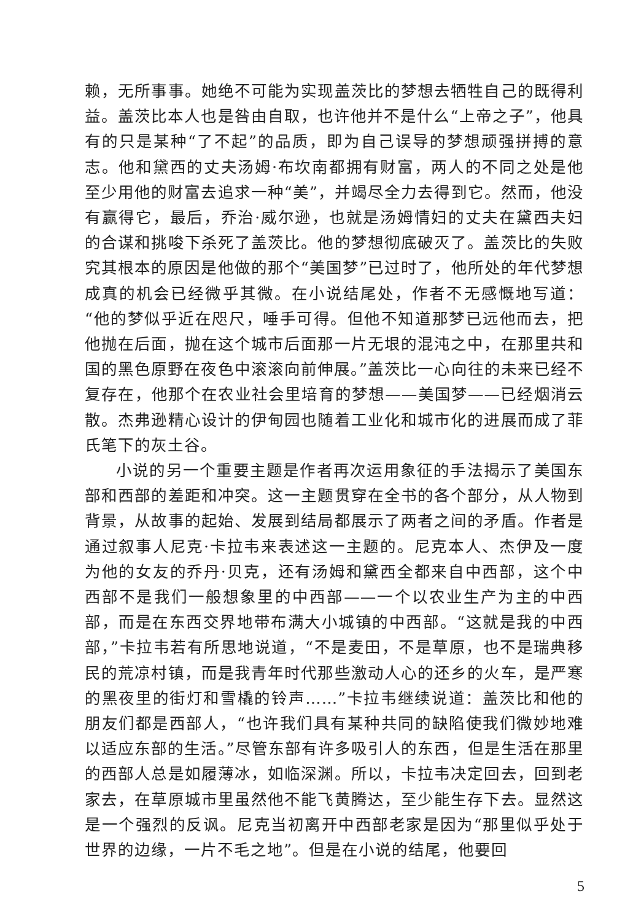赖，无所事事。她绝不可能为实现盖茨比的梦想去牺牲自己的既得利益。盖茨比本人也是咎由自取，也许他并不是什么“上帝之子”，他具有的只是某种“了不起”的品质，即为自己误导的梦想顽强拼搏的意志。他和黛西的丈夫汤姆·布坎南都拥有财富，两人的不同之处是他至少用他的财富去追求一种“美”，并竭尽全力去得到它。然而，他没有赢得它，最后，乔治·威尔逊，也就是汤姆情妇的丈夫在黛西夫妇的合谋和挑唆下杀死了盖茨比。他的梦想彻底破灭了。盖茨比的失败究其根本的原因是他做的那个“美国梦”已过时了，他所处的年代梦想成真的机会已经微乎其微。在小说结尾处，作者不无感慨地写道：“他的梦似乎近在咫尺，唾手可得。但他不知道那梦已远他而去，把他抛在后面，抛在这个城市后面那一片无垠的混沌之中，在那里共和国的黑色原野在夜色中滚滚向前伸展。”盖茨比一心向往的未来已经不复存在，他那个在农业社会里培育的梦想——美国梦——已经烟消云散。杰弗逊精心设计的伊甸园也随着工业化和城市化的进展而成了菲氏笔下的灰土谷。
小说的另一个重要主题是作者再次运用象征的手法揭示了美国东部和西部的差距和冲突。这一主题贯穿在全书的各个部分，从人物到背景，从故事的起始、发展到结局都展示了两者之间的矛盾。作者是通过叙事人尼克·卡拉韦来表述这一主题的。尼克本人、杰伊及一度为他的女友的乔丹·贝克，还有汤姆和黛西全都来自中西部，这个中西部不是我们一般想象里的中西部——一个以农业生产为主的中西部，而是在东西交界地带布满大小城镇的中西部。“这就是我的中西部，”卡拉韦若有所思地说道，“不是麦田，不是草原，也不是瑞典移民的荒凉村镇，而是我青年时代那些激动人心的还乡的火车，是严寒的黑夜里的街灯和雪橇的铃声……”卡拉韦继续说道：盖茨比和他的朋友们都是西部人，“也许我们具有某种共同的缺陷使我们微妙地难以适应东部的生活。”尽管东部有许多吸引人的东西，但是生活在那里的西部人总是如履薄冰，如临深渊。所以，卡拉韦决定回去，回到老家去，在草原城市里虽然他不能飞黄腾达，至少能生存下去。显然这是一个强烈的反讽。尼克当初离开中西部老家是因为“那里似乎处于世界的边缘，一片不毛之地”。但是在小说的结尾，他要回
5